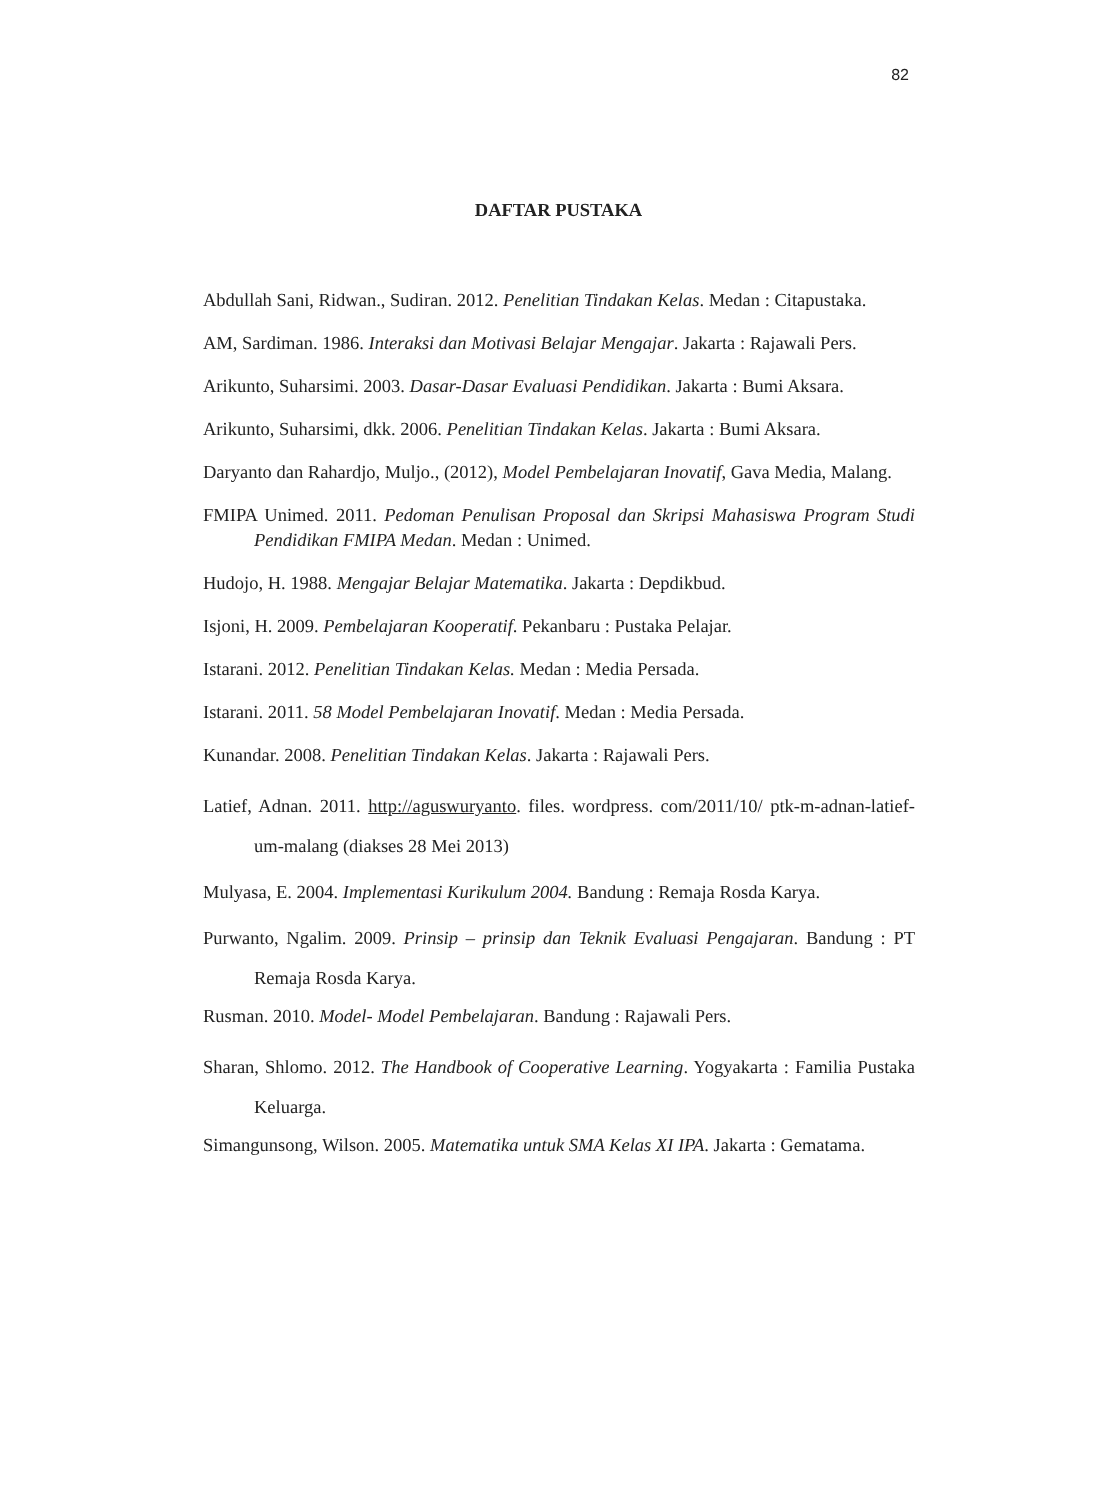82
DAFTAR PUSTAKA
Abdullah Sani, Ridwan., Sudiran. 2012. Penelitian Tindakan Kelas. Medan : Citapustaka.
AM, Sardiman. 1986. Interaksi dan Motivasi Belajar Mengajar. Jakarta : Rajawali Pers.
Arikunto, Suharsimi. 2003. Dasar-Dasar Evaluasi Pendidikan. Jakarta : Bumi Aksara.
Arikunto, Suharsimi, dkk. 2006. Penelitian Tindakan Kelas. Jakarta : Bumi Aksara.
Daryanto dan Rahardjo, Muljo., (2012), Model Pembelajaran Inovatif, Gava Media, Malang.
FMIPA Unimed. 2011. Pedoman Penulisan Proposal dan Skripsi Mahasiswa Program Studi Pendidikan FMIPA Medan. Medan : Unimed.
Hudojo, H. 1988. Mengajar Belajar Matematika. Jakarta : Depdikbud.
Isjoni, H. 2009. Pembelajaran Kooperatif. Pekanbaru : Pustaka Pelajar.
Istarani. 2012. Penelitian Tindakan Kelas. Medan : Media Persada.
Istarani. 2011. 58 Model Pembelajaran Inovatif. Medan : Media Persada.
Kunandar. 2008. Penelitian Tindakan Kelas. Jakarta : Rajawali Pers.
Latief, Adnan. 2011. http://aguswuryanto. files. wordpress. com/2011/10/ ptk-m-adnan-latief-um-malang (diakses 28 Mei 2013)
Mulyasa, E. 2004. Implementasi Kurikulum 2004. Bandung : Remaja Rosda Karya.
Purwanto, Ngalim. 2009. Prinsip – prinsip dan Teknik Evaluasi Pengajaran. Bandung : PT Remaja Rosda Karya.
Rusman. 2010. Model- Model Pembelajaran. Bandung : Rajawali Pers.
Sharan, Shlomo. 2012. The Handbook of Cooperative Learning. Yogyakarta : Familia Pustaka Keluarga.
Simangunsong, Wilson. 2005. Matematika untuk SMA Kelas XI IPA. Jakarta : Gematama.